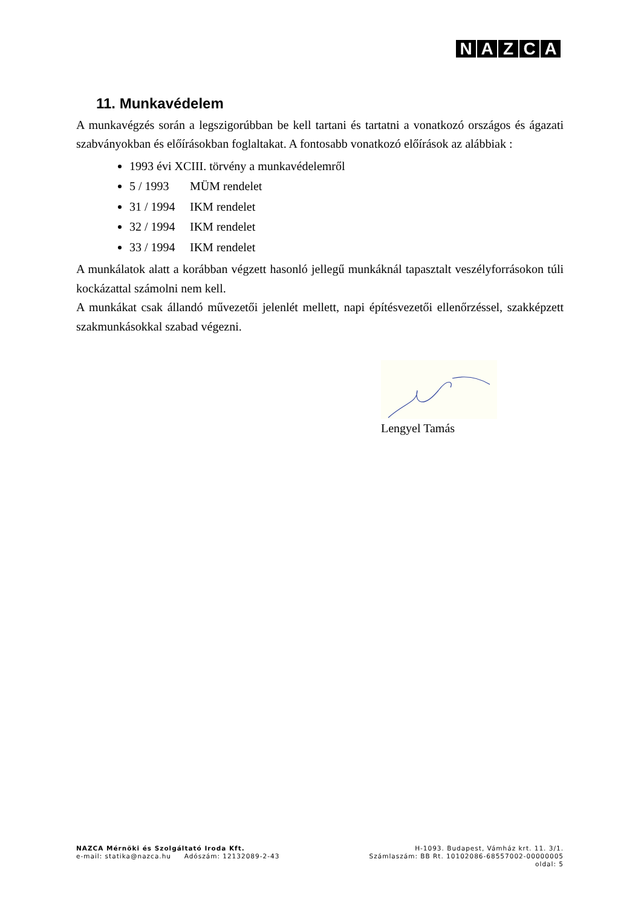NAZCA
11. Munkavédelem
A munkavégzés során a legszigorúbban be kell tartani és tartatni a vonatkozó országos és ágazati szabványokban és előírásokban foglaltakat. A fontosabb vonatkozó előírások az alábbiak :
1993 évi XCIII. törvény a munkavédelemről
5 / 1993 MÜM rendelet
31 / 1994 IKM rendelet
32 / 1994 IKM rendelet
33 / 1994 IKM rendelet
A munkálatok alatt a korábban végzett hasonló jellegű munkáknál tapasztalt veszélyforrásokon túli kockázattal számolni nem kell.
A munkákat csak állandó művezetői jelenlét mellett, napi építésvezetői ellenőrzéssel, szakképzett szakmunkásokkal szabad végezni.
Lengyel Tamás
NAZCA Mérnöki és Szolgáltató Iroda Kft. H-1093. Budapest, Vámház krt. 11. 3/1.
e-mail: statika@nazca.hu Adószám: 12132089-2-43 Számlaszám: BB Rt. 10102086-68557002-00000005
oldal: 5